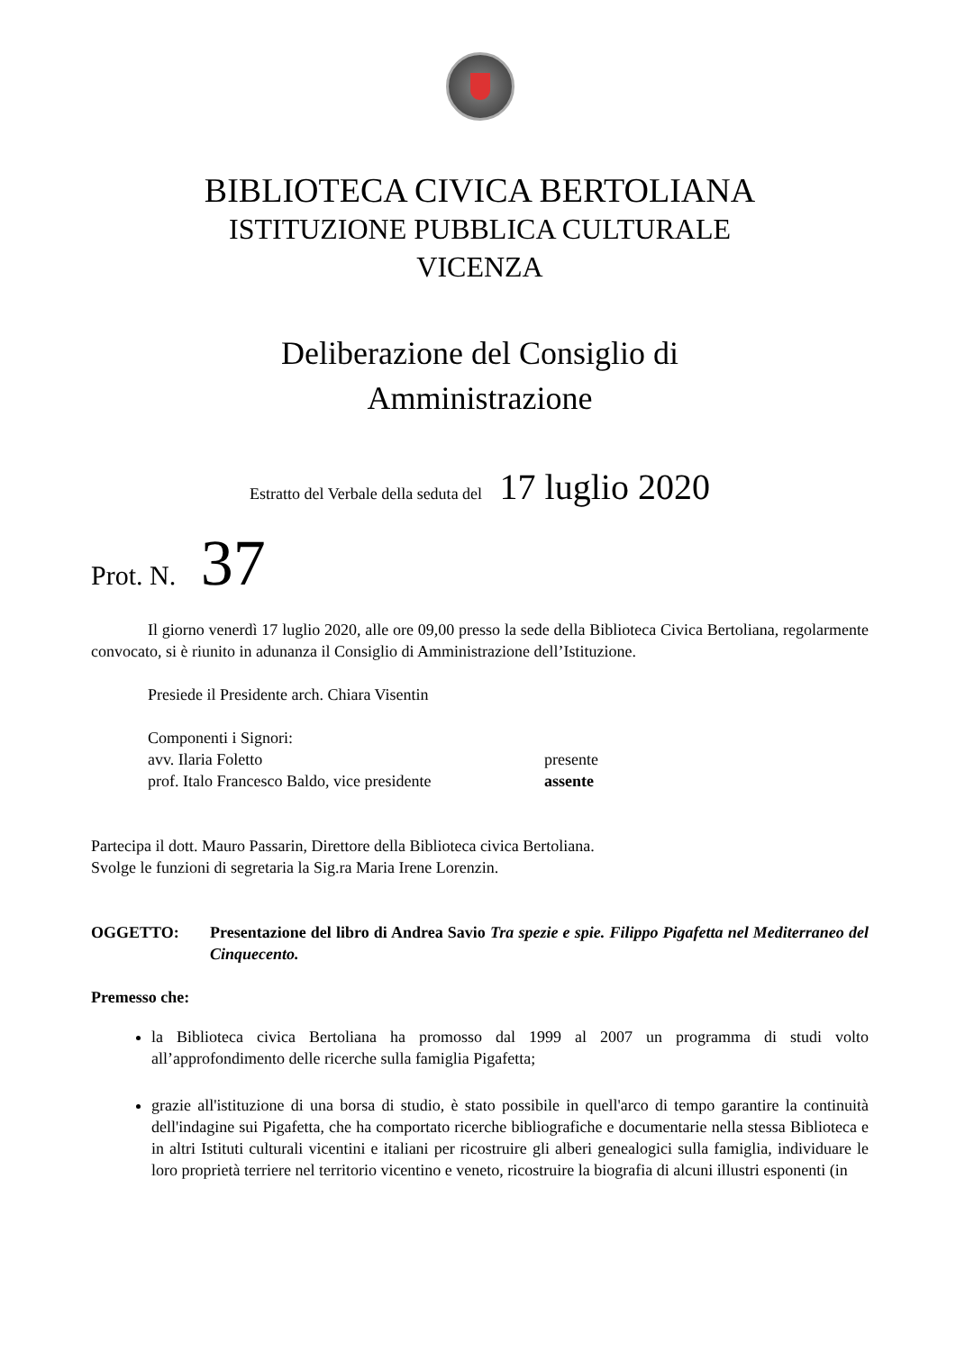BIBLIOTECA CIVICA BERTOLIANA
ISTITUZIONE PUBBLICA CULTURALE
VICENZA
Deliberazione del Consiglio di
Amministrazione
Estratto del Verbale della seduta del 17 luglio 2020
Prot. N. 37
Il giorno venerdì 17 luglio 2020, alle ore 09,00 presso la sede della Biblioteca Civica Bertoliana, regolarmente convocato, si è riunito in adunanza il Consiglio di Amministrazione dell’Istituzione.
Presiede il Presidente arch. Chiara Visentin
Componenti i Signori:
avv. Ilaria Foletto presente
prof. Italo Francesco Baldo, vice presidente assente
Partecipa il dott. Mauro Passarin, Direttore della Biblioteca civica Bertoliana.
Svolge le funzioni di segretaria la Sig.ra Maria Irene Lorenzin.
OGGETTO: Presentazione del libro di Andrea Savio Tra spezie e spie. Filippo Pigafetta nel Mediterraneo del Cinquecento.
Premesso che:
la Biblioteca civica Bertoliana ha promosso dal 1999 al 2007 un programma di studi volto all’approfondimento delle ricerche sulla famiglia Pigafetta;
grazie all'istituzione di una borsa di studio, è stato possibile in quell'arco di tempo garantire la continuità dell'indagine sui Pigafetta, che ha comportato ricerche bibliografiche e documentarie nella stessa Biblioteca e in altri Istituti culturali vicentini e italiani per ricostruire gli alberi genealogici sulla famiglia, individuare le loro proprietà terriere nel territorio vicentino e veneto, ricostruire la biografia di alcuni illustri esponenti (in